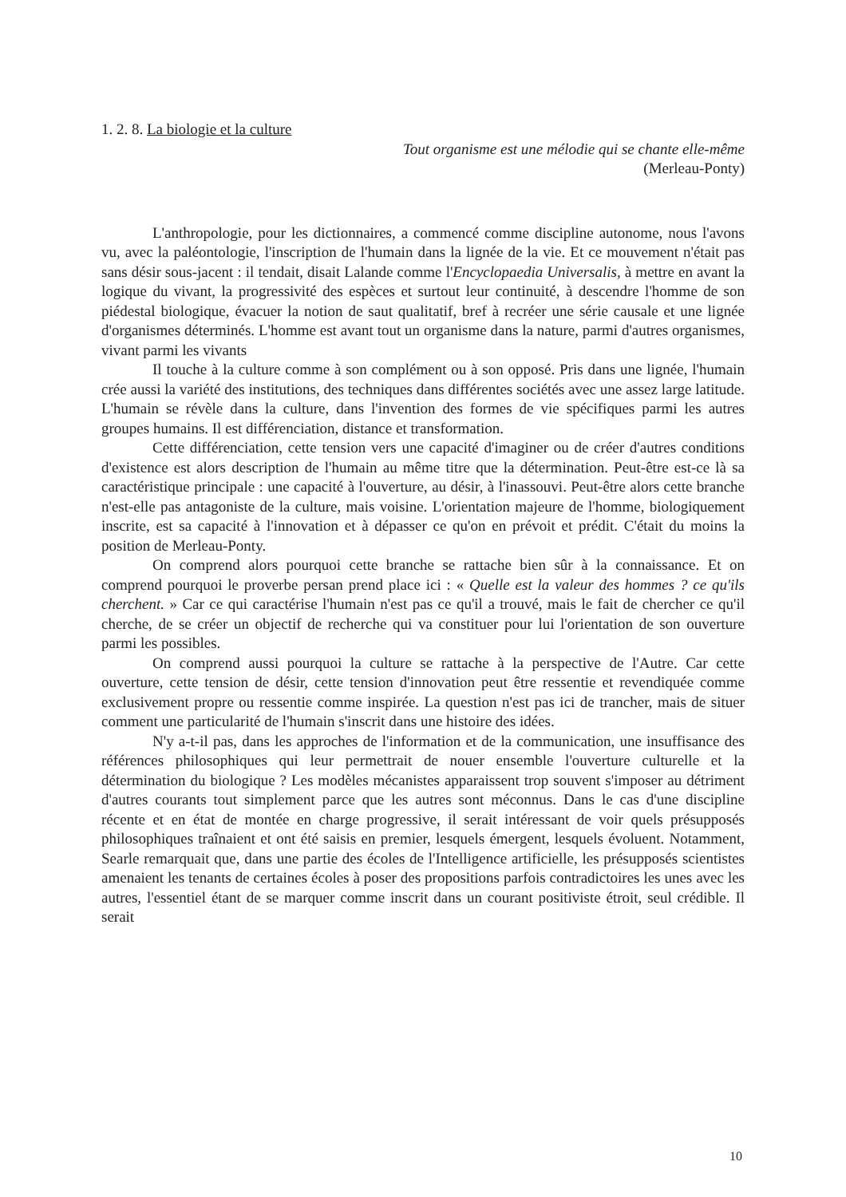1. 2. 8. La biologie et la culture
Tout organisme est une mélodie qui se chante elle-même
(Merleau-Ponty)
L'anthropologie, pour les dictionnaires, a commencé comme discipline autonome, nous l'avons vu, avec la paléontologie, l'inscription de l'humain dans la lignée de la vie. Et ce mouvement n'était pas sans désir sous-jacent : il tendait, disait Lalande comme l'Encyclopaedia Universalis, à mettre en avant la logique du vivant, la progressivité des espèces et surtout leur continuité, à descendre l'homme de son piédestal biologique, évacuer la notion de saut qualitatif, bref à recréer une série causale et une lignée d'organismes déterminés. L'homme est avant tout un organisme dans la nature, parmi d'autres organismes, vivant parmi les vivants
Il touche à la culture comme à son complément ou à son opposé. Pris dans une lignée, l'humain crée aussi la variété des institutions, des techniques dans différentes sociétés avec une assez large latitude. L'humain se révèle dans la culture, dans l'invention des formes de vie spécifiques parmi les autres groupes humains. Il est différenciation, distance et transformation.
Cette différenciation, cette tension vers une capacité d'imaginer ou de créer d'autres conditions d'existence est alors description de l'humain au même titre que la détermination. Peut-être est-ce là sa caractéristique principale : une capacité à l'ouverture, au désir, à l'inassouvi. Peut-être alors cette branche n'est-elle pas antagoniste de la culture, mais voisine. L'orientation majeure de l'homme, biologiquement inscrite, est sa capacité à l'innovation et à dépasser ce qu'on en prévoit et prédit. C'était du moins la position de Merleau-Ponty.
On comprend alors pourquoi cette branche se rattache bien sûr à la connaissance. Et on comprend pourquoi le proverbe persan prend place ici : « Quelle est la valeur des hommes ? ce qu'ils cherchent. » Car ce qui caractérise l'humain n'est pas ce qu'il a trouvé, mais le fait de chercher ce qu'il cherche, de se créer un objectif de recherche qui va constituer pour lui l'orientation de son ouverture parmi les possibles.
On comprend aussi pourquoi la culture se rattache à la perspective de l'Autre. Car cette ouverture, cette tension de désir, cette tension d'innovation peut être ressentie et revendiquée comme exclusivement propre ou ressentie comme inspirée. La question n'est pas ici de trancher, mais de situer comment une particularité de l'humain s'inscrit dans une histoire des idées.
N'y a-t-il pas, dans les approches de l'information et de la communication, une insuffisance des références philosophiques qui leur permettrait de nouer ensemble l'ouverture culturelle et la détermination du biologique ? Les modèles mécanistes apparaissent trop souvent s'imposer au détriment d'autres courants tout simplement parce que les autres sont méconnus. Dans le cas d'une discipline récente et en état de montée en charge progressive, il serait intéressant de voir quels présupposés philosophiques traînaient et ont été saisis en premier, lesquels émergent, lesquels évoluent. Notamment, Searle remarquait que, dans une partie des écoles de l'Intelligence artificielle, les présupposés scientistes amenaient les tenants de certaines écoles à poser des propositions parfois contradictoires les unes avec les autres, l'essentiel étant de se marquer comme inscrit dans un courant positiviste étroit, seul crédible. Il serait
10